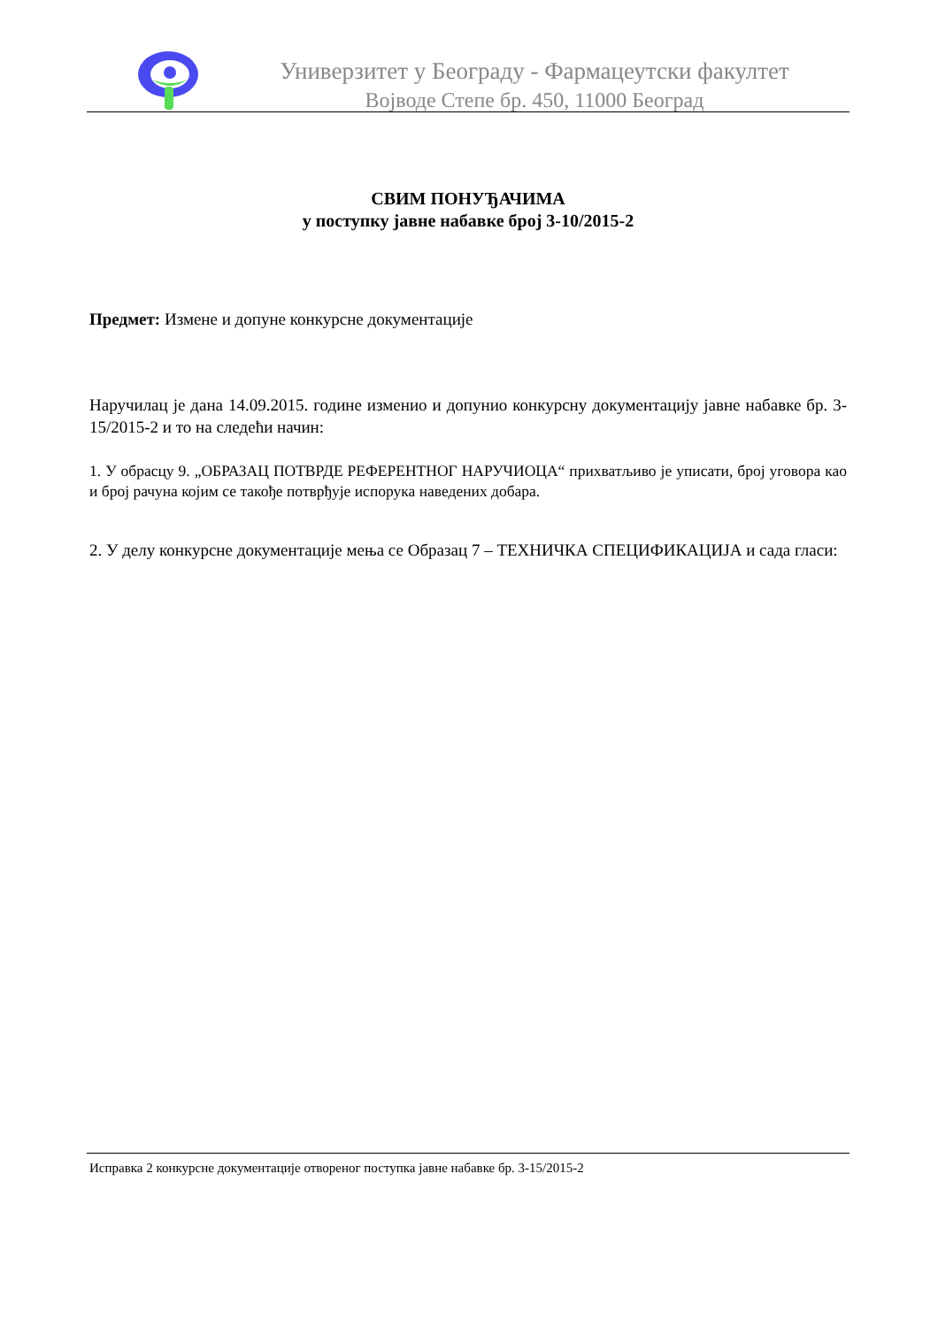Универзитет у Београду - Фармацеутски факултет
Војводе Степе бр. 450, 11000 Београд
СВИМ ПОНУЂАЧИМА
у поступку јавне набавке број 3-10/2015-2
Предмет: Измене и допуне конкурсне документације
Наручилац је дана 14.09.2015. године изменио и допунио конкурсну документацију јавне набавке бр. 3-15/2015-2 и то на следећи начин:
1. У обрасцу 9. „ОБРАЗАЦ ПОТВРДЕ РЕФЕРЕНТНОГ НАРУЧИОЦА“ прихватљиво је уписати, број уговора као и број рачуна којим се такође потврђује испорука наведених добара.
2. У делу конкурсне документације мења се Образац 7 – ТЕХНИЧКА СПЕЦИФИКАЦИЈА и сада гласи:
Исправка 2 конкурсне документације отвореног поступка јавне набавке бр. 3-15/2015-2